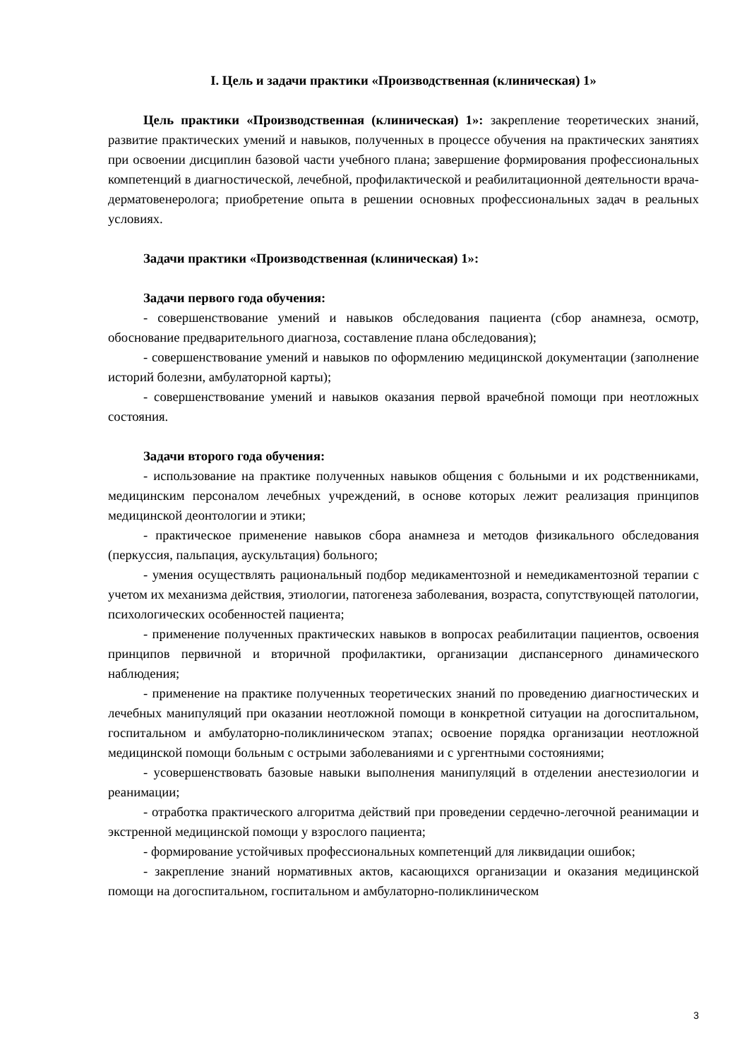I. Цель и задачи практики «Производственная (клиническая) 1»
Цель практики «Производственная (клиническая) 1»: закрепление теоретических знаний, развитие практических умений и навыков, полученных в процессе обучения на практических занятиях при освоении дисциплин базовой части учебного плана; завершение формирования профессиональных компетенций в диагностической, лечебной, профилактической и реабилитационной деятельности врача-дерматовенеролога; приобретение опыта в решении основных профессиональных задач в реальных условиях.
Задачи практики «Производственная (клиническая) 1»:
Задачи первого года обучения:
- совершенствование умений и навыков обследования пациента (сбор анамнеза, осмотр, обоснование предварительного диагноза, составление плана обследования);
- совершенствование умений и навыков по оформлению медицинской документации (заполнение историй болезни, амбулаторной карты);
- совершенствование умений и навыков оказания первой врачебной помощи при неотложных состояния.
Задачи второго года обучения:
- использование на практике полученных навыков общения с больными и их родственниками, медицинским персоналом лечебных учреждений, в основе которых лежит реализация принципов медицинской деонтологии и этики;
- практическое применение навыков сбора анамнеза и методов физикального обследования (перкуссия, пальпация, аускультация) больного;
- умения осуществлять рациональный подбор медикаментозной и немедикаментозной терапии с учетом их механизма действия, этиологии, патогенеза заболевания, возраста, сопутствующей патологии, психологических особенностей пациента;
- применение полученных практических навыков в вопросах реабилитации пациентов, освоения принципов первичной и вторичной профилактики, организации диспансерного динамического наблюдения;
- применение на практике полученных теоретических знаний по проведению диагностических и лечебных манипуляций при оказании неотложной помощи в конкретной ситуации на догоспитальном, госпитальном и амбулаторно-поликлиническом этапах; освоение порядка организации неотложной медицинской помощи больным с острыми заболеваниями и с ургентными состояниями;
- усовершенствовать базовые навыки выполнения манипуляций в отделении анестезиологии и реанимации;
- отработка практического алгоритма действий при проведении сердечно-легочной реанимации и экстренной медицинской помощи у взрослого пациента;
- формирование устойчивых профессиональных компетенций для ликвидации ошибок;
- закрепление знаний нормативных актов, касающихся организации и оказания медицинской помощи на догоспитальном, госпитальном и амбулаторно-поликлиническом
3